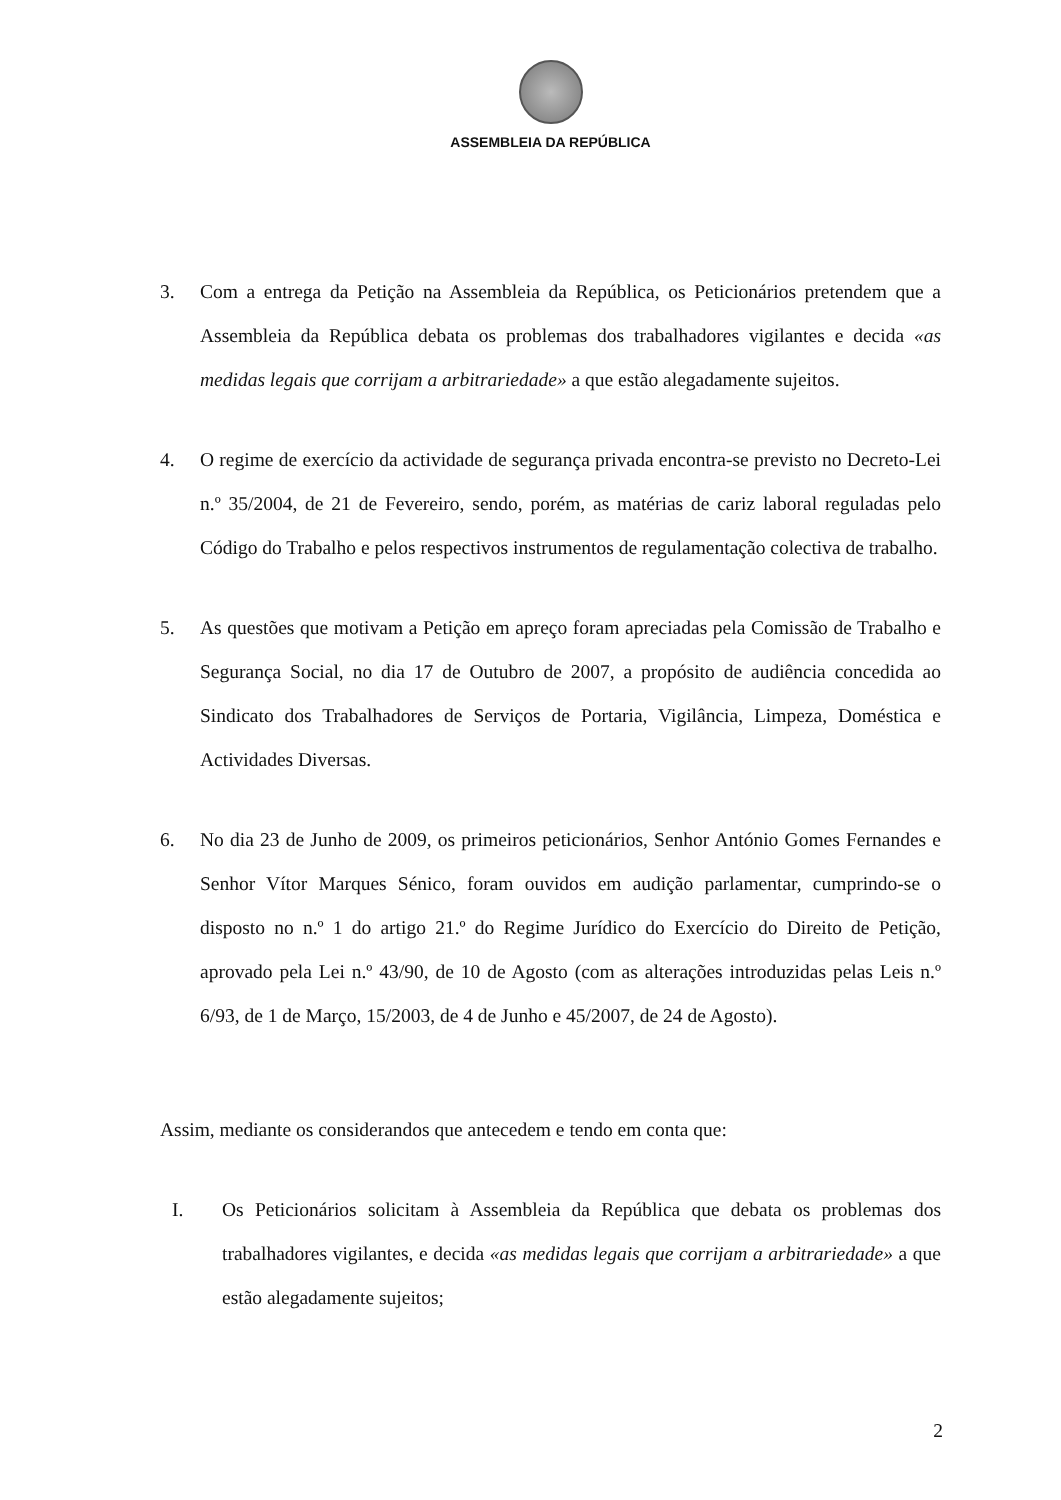ASSEMBLEIA DA REPÚBLICA
3. Com a entrega da Petição na Assembleia da República, os Peticionários pretendem que a Assembleia da República debata os problemas dos trabalhadores vigilantes e decida «as medidas legais que corrijam a arbitrariedade» a que estão alegadamente sujeitos.
4. O regime de exercício da actividade de segurança privada encontra-se previsto no Decreto-Lei n.º 35/2004, de 21 de Fevereiro, sendo, porém, as matérias de cariz laboral reguladas pelo Código do Trabalho e pelos respectivos instrumentos de regulamentação colectiva de trabalho.
5. As questões que motivam a Petição em apreço foram apreciadas pela Comissão de Trabalho e Segurança Social, no dia 17 de Outubro de 2007, a propósito de audiência concedida ao Sindicato dos Trabalhadores de Serviços de Portaria, Vigilância, Limpeza, Doméstica e Actividades Diversas.
6. No dia 23 de Junho de 2009, os primeiros peticionários, Senhor António Gomes Fernandes e Senhor Vítor Marques Sénico, foram ouvidos em audição parlamentar, cumprindo-se o disposto no n.º 1 do artigo 21.º do Regime Jurídico do Exercício do Direito de Petição, aprovado pela Lei n.º 43/90, de 10 de Agosto (com as alterações introduzidas pelas Leis n.º 6/93, de 1 de Março, 15/2003, de 4 de Junho e 45/2007, de 24 de Agosto).
Assim, mediante os considerandos que antecedem e tendo em conta que:
I. Os Peticionários solicitam à Assembleia da República que debata os problemas dos trabalhadores vigilantes, e decida «as medidas legais que corrijam a arbitrariedade» a que estão alegadamente sujeitos;
2